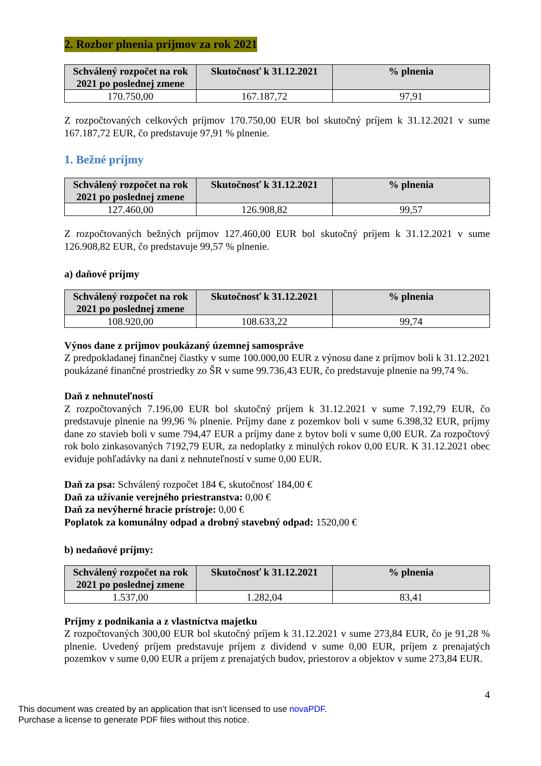2. Rozbor plnenia príjmov za rok 2021
| Schválený rozpočet na rok 2021 po poslednej zmene | Skutočnosť k 31.12.2021 | % plnenia |
| --- | --- | --- |
| 170.750,00 | 167.187,72 | 97,91 |
Z rozpočtovaných celkových príjmov 170.750,00 EUR bol skutočný príjem k 31.12.2021 v sume 167.187,72 EUR, čo predstavuje 97,91 % plnenie.
1. Bežné príjmy
| Schválený rozpočet na rok 2021 po poslednej zmene | Skutočnosť k 31.12.2021 | % plnenia |
| --- | --- | --- |
| 127.460,00 | 126.908,82 | 99,57 |
Z rozpočtovaných bežných príjmov 127.460,00 EUR bol skutočný príjem k 31.12.2021 v sume 126.908,82 EUR, čo predstavuje 99,57 % plnenie.
a) daňové príjmy
| Schválený rozpočet na rok 2021 po poslednej zmene | Skutočnosť k 31.12.2021 | % plnenia |
| --- | --- | --- |
| 108.920,00 | 108.633,22 | 99,74 |
Výnos dane z príjmov poukázaný územnej samospráve
Z predpokladanej finančnej čiastky v sume 100.000,00 EUR z výnosu dane z príjmov boli k 31.12.2021 poukázané finančné prostriedky zo ŠR v sume 99.736,43 EUR, čo predstavuje plnenie na 99,74 %.
Daň z nehnuteľností
Z rozpočtovaných 7.196,00 EUR bol skutočný príjem k 31.12.2021 v sume 7.192,79 EUR, čo predstavuje plnenie na 99,96 % plnenie. Príjmy dane z pozemkov boli v sume 6.398,32 EUR, príjmy dane zo stavieb boli v sume 794,47 EUR a príjmy dane z bytov boli v sume 0,00 EUR. Za rozpočtový rok bolo zinkasovaných 7192,79 EUR, za nedoplatky z minulých rokov 0,00 EUR. K 31.12.2021 obec eviduje pohľadávky na dani z nehnuteľností v sume 0,00 EUR.
Daň za psa: Schválený rozpočet 184 €, skutočnosť 184,00 €
Daň za užívanie verejného priestranstva: 0,00 €
Daň za nevýherné hracie prístroje: 0,00 €
Poplatok za komunálny odpad a drobný stavebný odpad: 1520,00 €
b) nedaňové príjmy:
| Schválený rozpočet na rok 2021 po poslednej zmene | Skutočnosť k 31.12.2021 | % plnenia |
| --- | --- | --- |
| 1.537,00 | 1.282,04 | 83,41 |
Príjmy z podnikania a z vlastníctva majetku
Z rozpočtovaných 300,00 EUR bol skutočný príjem k 31.12.2021 v sume 273,84 EUR, čo je 91,28 % plnenie. Uvedený príjem predstavuje príjem z dividend v sume 0,00 EUR, príjem z prenajatých pozemkov v sume 0,00 EUR a príjem z prenajatých budov, priestorov a objektov v sume 273,84 EUR.
4
This document was created by an application that isn’t licensed to use novaPDF.
Purchase a license to generate PDF files without this notice.